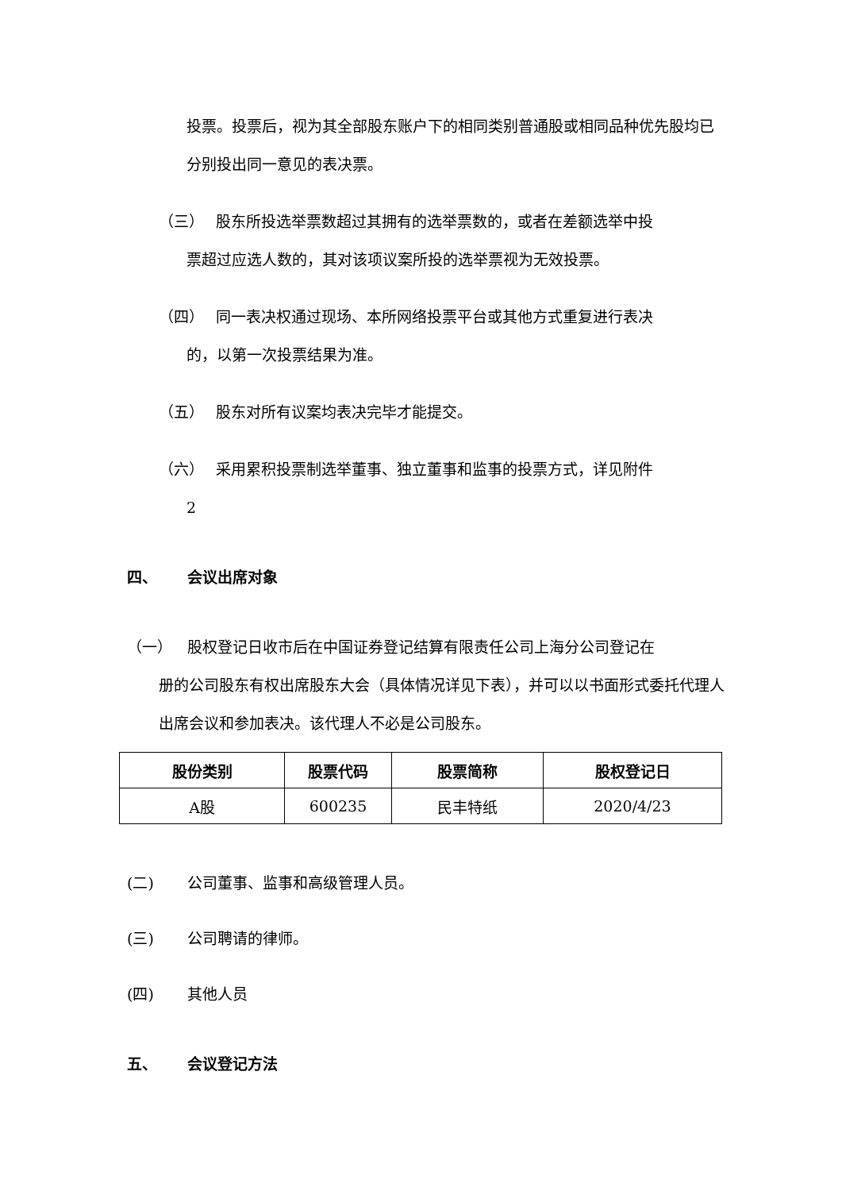投票。投票后，视为其全部股东账户下的相同类别普通股或相同品种优先股均已分别投出同一意见的表决票。
（三） 股东所投选举票数超过其拥有的选举票数的，或者在差额选举中投
票超过应选人数的，其对该项议案所投的选举票视为无效投票。
（四） 同一表决权通过现场、本所网络投票平台或其他方式重复进行表决
的，以第一次投票结果为准。
（五） 股东对所有议案均表决完毕才能提交。
（六） 采用累积投票制选举董事、独立董事和监事的投票方式，详见附件
2
四、 会议出席对象
（一） 股权登记日收市后在中国证券登记结算有限责任公司上海分公司登记在
册的公司股东有权出席股东大会（具体情况详见下表），并可以以书面形式委托代理人出席会议和参加表决。该代理人不必是公司股东。
| 股份类别 | 股票代码 | 股票简称 | 股权登记日 |
| --- | --- | --- | --- |
| A股 | 600235 | 民丰特纸 | 2020/4/23 |
(二) 公司董事、监事和高级管理人员。
(三) 公司聘请的律师。
(四) 其他人员
五、 会议登记方法